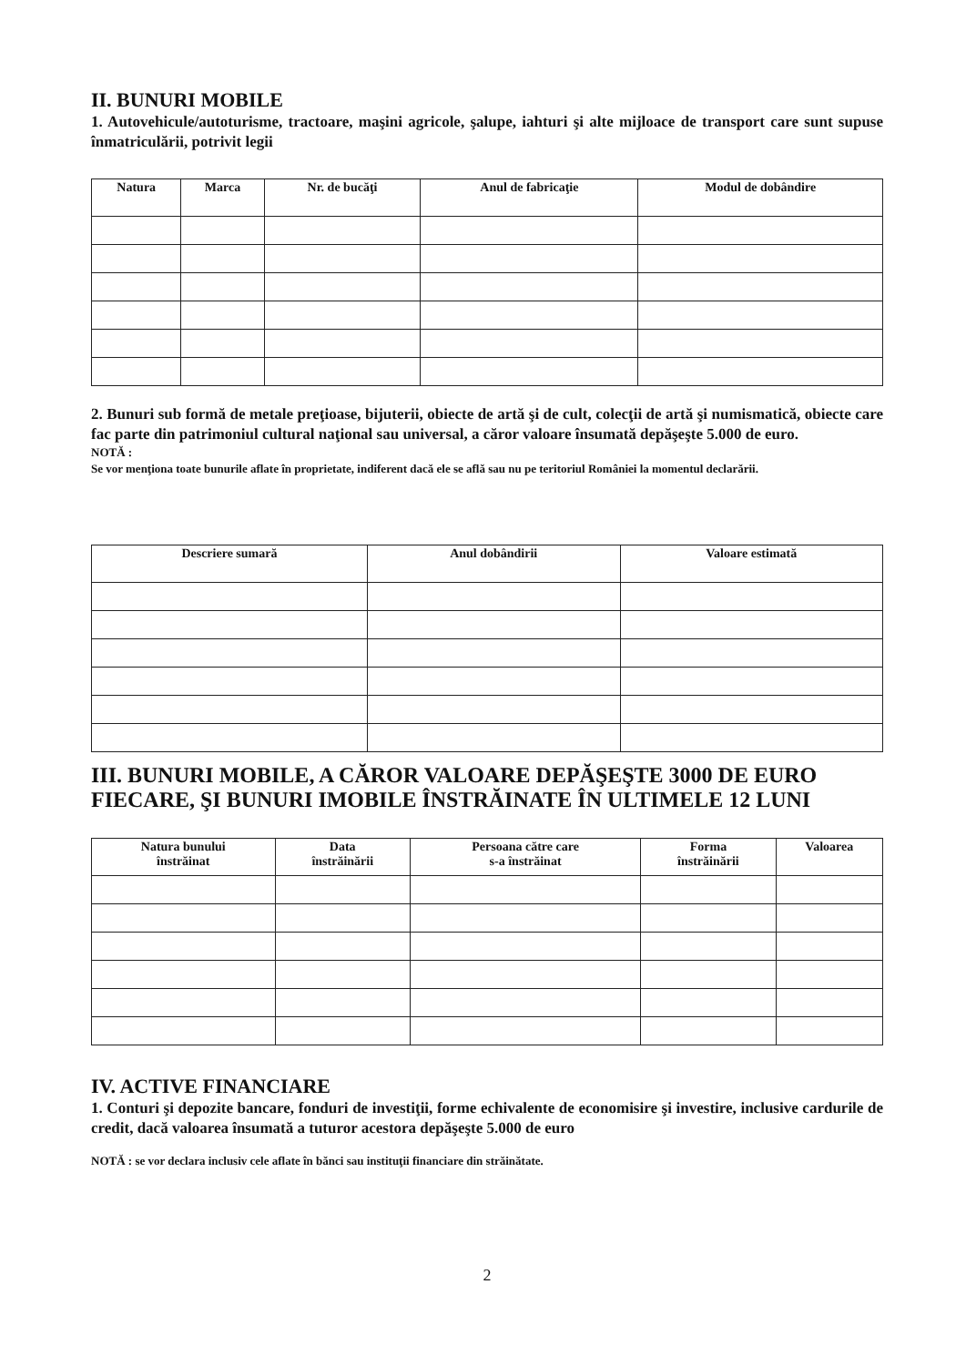II. BUNURI MOBILE
1. Autovehicule/autoturisme, tractoare, maşini agricole, şalupe, iahturi şi alte mijloace de transport care sunt supuse înmatriculării, potrivit legii
| Natura | Marca | Nr. de bucăţi | Anul de fabricaţie | Modul de dobândire |
| --- | --- | --- | --- | --- |
2. Bunuri sub formă de metale preţioase, bijuterii, obiecte de artă şi de cult, colecţii de artă şi numismatică, obiecte care fac parte din patrimoniul cultural naţional sau universal, a căror valoare însumată depăşeşte 5.000 de euro.
NOTĂ :
Se vor menţiona toate bunurile aflate în proprietate, indiferent dacă ele se află sau nu pe teritoriul României la momentul declarării.
| Descriere sumară | Anul dobândirii | Valoare estimată |
| --- | --- | --- |
III. BUNURI MOBILE, A CĂROR VALOARE DEPĂŞEŞTE 3000 DE EURO FIECARE, ŞI BUNURI IMOBILE ÎNSTRĂINATE ÎN ULTIMELE 12 LUNI
| Natura bunului înstrăinat | Data înstrăinării | Persoana către care s-a înstrăinat | Forma înstrăinării | Valoarea |
| --- | --- | --- | --- | --- |
IV. ACTIVE FINANCIARE
1. Conturi şi depozite bancare, fonduri de investiţii, forme echivalente de economisire şi investire, inclusive cardurile de credit, dacă valoarea însumată a tuturor acestora depăşeşte 5.000 de euro
NOTĂ : se vor declara inclusiv cele aflate în bănci sau instituţii financiare din străinătate.
2